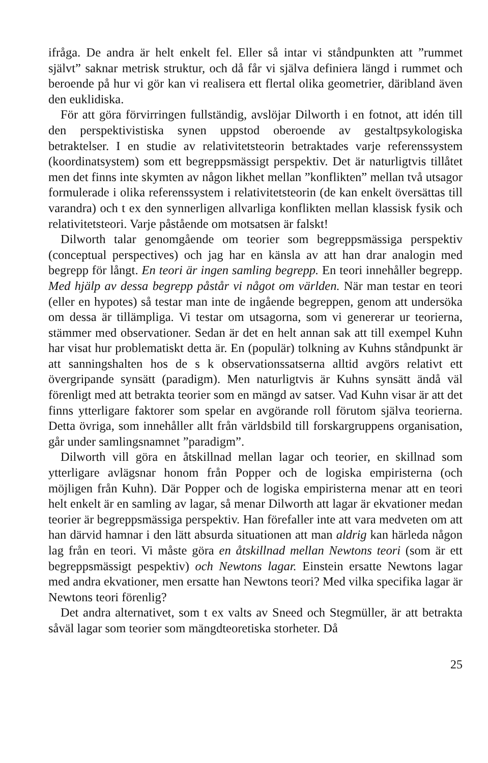ifråga. De andra är helt enkelt fel. Eller så intar vi ståndpunkten att ”rummet självt” saknar metrisk struktur, och då får vi själva definiera längd i rummet och beroende på hur vi gör kan vi realisera ett flertal olika geometrier, däribland även den euklidiska.
För att göra förvirringen fullständig, avslöjar Dilworth i en fotnot, att idén till den perspektivistiska synen uppstod oberoende av gestaltpsykologiska betraktelser. I en studie av relativitetsteorin betraktades varje referenssystem (koordinatsystem) som ett begreppsmässigt perspektiv. Det är naturligtvis tillåtet men det finns inte skymten av någon likhet mellan ”konflikten” mellan två utsagor formulerade i olika referenssystem i relativitetsteorin (de kan enkelt översättas till varandra) och t ex den synnerligen allvarliga konflikten mellan klassisk fysik och relativitetsteori. Varje påstående om motsatsen är falskt!
Dilworth talar genomgående om teorier som begreppsmässiga perspektiv (conceptual perspectives) och jag har en känsla av att han drar analogin med begrepp för långt. En teori är ingen samling begrepp. En teori innehåller begrepp. Med hjälp av dessa begrepp påstår vi något om världen. När man testar en teori (eller en hypotes) så testar man inte de ingående begreppen, genom att undersöka om dessa är tillämpliga. Vi testar om utsagorna, som vi genererar ur teorierna, stämmer med observationer. Sedan är det en helt annan sak att till exempel Kuhn har visat hur problematiskt detta är. En (populär) tolkning av Kuhns ståndpunkt är att sanningshalten hos de s k observationssatserna alltid avgörs relativt ett övergripande synsätt (paradigm). Men naturligtvis är Kuhns synsätt ändå väl förenligt med att betrakta teorier som en mängd av satser. Vad Kuhn visar är att det finns ytterligare faktorer som spelar en avgörande roll förutom själva teorierna. Detta övriga, som innehåller allt från världsbild till forskargruppens organisation, går under samlingsnamnet ”paradigm”.
Dilworth vill göra en åtskillnad mellan lagar och teorier, en skillnad som ytterligare avlägsnar honom från Popper och de logiska empiristerna (och möjligen från Kuhn). Där Popper och de logiska empiristerna menar att en teori helt enkelt är en samling av lagar, så menar Dilworth att lagar är ekvationer medan teorier är begreppsmässiga perspektiv. Han förefaller inte att vara medveten om att han därvid hamnar i den lätt absurda situationen att man aldrig kan härleda någon lag från en teori. Vi måste göra en åtskillnad mellan Newtons teori (som är ett begreppsmässigt pespektiv) och Newtons lagar. Einstein ersatte Newtons lagar med andra ekvationer, men ersatte han Newtons teori? Med vilka specifika lagar är Newtons teori förenlig?
Det andra alternativet, som t ex valts av Sneed och Stegmüller, är att betrakta såväl lagar som teorier som mängdteoretiska storheter. Då
25